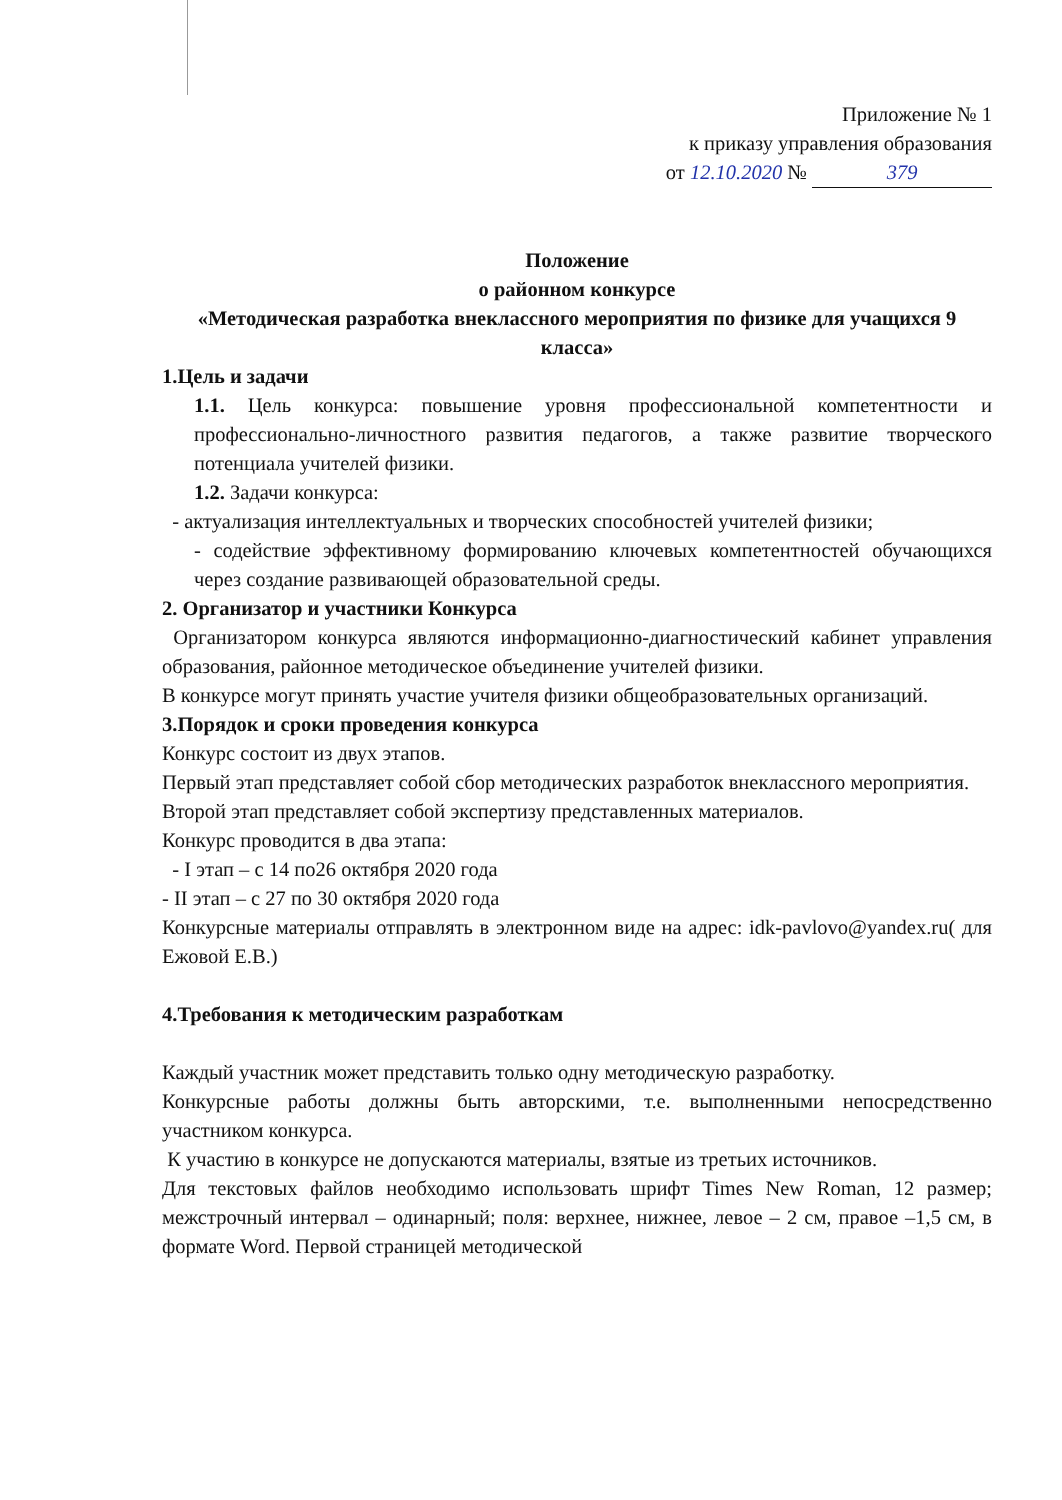Приложение № 1
к приказу управления образования
от 12.10.2020 № 379
Положение
о районном конкурсе
«Методическая разработка внеклассного мероприятия по физике для учащихся 9 класса»
1.Цель и задачи
1.1. Цель конкурса: повышение уровня профессиональной компетентности и профессионально-личностного развития педагогов, а также развитие творческого потенциала учителей физики.
1.2. Задачи конкурса:
- актуализация интеллектуальных и творческих способностей учителей физики;
- содействие эффективному формированию ключевых компетентностей обучающихся через создание развивающей образовательной среды.
2. Организатор и участники Конкурса
Организатором конкурса являются информационно-диагностический кабинет управления образования, районное методическое объединение учителей физики.
В конкурсе могут принять участие учителя физики общеобразовательных организаций.
3.Порядок и сроки проведения конкурса
Конкурс состоит из двух этапов.
Первый этап представляет собой сбор методических разработок внеклассного мероприятия.
Второй этап представляет собой экспертизу представленных материалов.
Конкурс проводится в два этапа:
- I этап – с 14 по26 октября 2020 года
- II этап – с 27 по 30 октября 2020 года
Конкурсные материалы отправлять в электронном виде на адрес: idk-pavlovo@yandex.ru( для Ежовой Е.В.)
4.Требования к методическим разработкам
Каждый участник может представить только одну методическую разработку.
Конкурсные работы должны быть авторскими, т.е. выполненными непосредственно участником конкурса.
К участию в конкурсе не допускаются материалы, взятые из третьих источников.
Для текстовых файлов необходимо использовать шрифт Times New Roman, 12 размер; межстрочный интервал – одинарный; поля: верхнее, нижнее, левое – 2 см, правое –1,5 см, в формате Word. Первой страницей методической